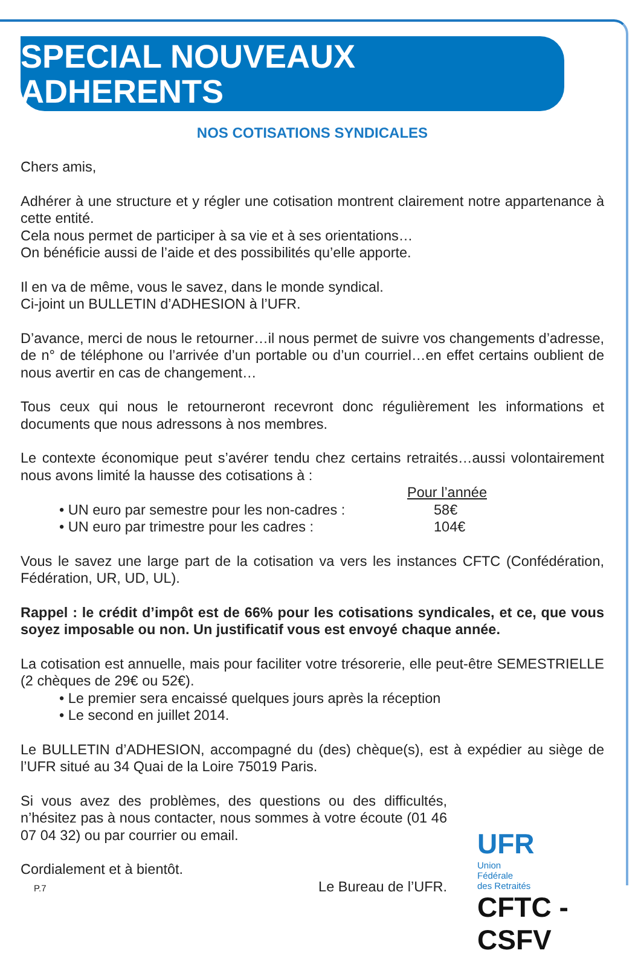SPECIAL NOUVEAUX ADHERENTS
NOS COTISATIONS SYNDICALES
Chers amis,
Adhérer à une structure et y régler une cotisation montrent clairement notre appartenance à cette entité.
Cela nous permet de participer à sa vie et à ses orientations…
On bénéficie aussi de l’aide et des possibilités qu’elle apporte.
Il en va de même, vous le savez, dans le monde syndical.
Ci-joint un BULLETIN d’ADHESION à l’UFR.
D’avance, merci de nous le retourner…il nous permet de suivre vos changements d’adresse, de n° de téléphone ou l’arrivée d’un portable ou d’un courriel…en effet certains oublient de nous avertir en cas de changement…
Tous ceux qui nous le retourneront recevront donc régulièrement les informations et documents que nous adressons à nos membres.
Le contexte économique peut s’avérer tendu chez certains retraités…aussi volontairement nous avons limité la hausse des cotisations à :
Pour l’année
• UN euro par semestre pour les non-cadres : 58€
• UN euro par trimestre pour les cadres : 104€
Vous le savez une large part de la cotisation va vers les instances CFTC (Confédération, Fédération, UR, UD, UL).
Rappel : le crédit d’impôt est de 66% pour les cotisations syndicales, et ce, que vous soyez imposable ou non. Un justificatif vous est envoyé chaque année.
La cotisation est annuelle, mais pour faciliter votre trésorerie, elle peut-être SEMESTRIELLE (2 chèques de 29€ ou 52€).
• Le premier sera encaissé quelques jours après la réception
• Le second en juillet 2014.
Le BULLETIN d’ADHESION, accompagné du (des) chèque(s), est à expédier au siège de l’UFR situé au 34 Quai de la Loire 75019 Paris.
Si vous avez des problèmes, des questions ou des difficultés, n’hésitez pas à nous contacter, nous sommes à votre écoute (01 46 07 04 32) ou par courrier ou email.
Cordialement et à bientôt.
Le Bureau de l’UFR.
UFR
Union
Fédérale
des Retraités
CFTC - CSFV
P.7